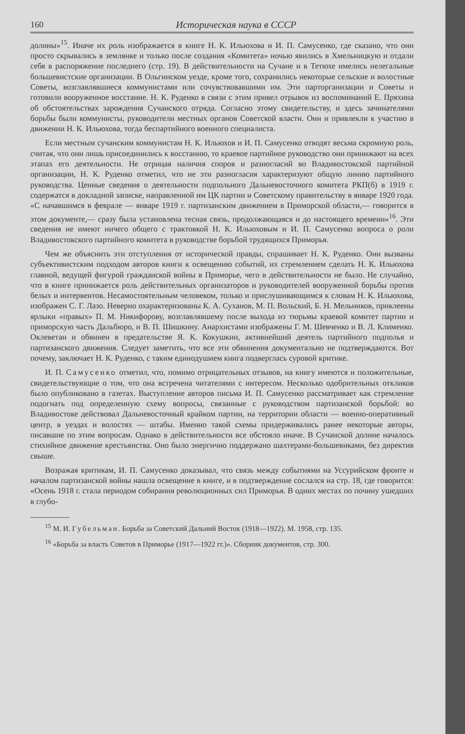160 Историческая наука в СССР
долины»<sup>15</sup>. Иначе их роль изображается в книге Н. К. Ильюхова и И. П. Самусенко, где сказано, что они просто скрывались в землянке и только после создания «Комитета» ночью явились в Хмельницкую и отдали себя в распоряжение последнего (стр. 19). В действительности на Сучане и в Тетюхе имелись нелегальные большевистские организации. В Ольгинском уезде, кроме того, сохранились некоторые сельские и волостные Советы, возглавлявшиеся коммунистами или сочувствовавшими им. Эти парторганизации и Советы и готовили вооруженное восстание. Н. К. Руденко в связи с этим привел отрывок из воспоминаний Е. Пряхина об обстоятельствах зарождения Сучанского отряда. Согласно этому свидетельству, и здесь зачинателями борьбы были коммунисты, руководители местных органов Советской власти. Они и привлекли к участию в движении Н. К. Ильюхова, тогда беспартийного военного специалиста.
Если местным сучанским коммунистам Н. К. Ильюхов и И. П. Самусенко отводят весьма скромную роль, считая, что они лишь присоединились к восстанию, то краевое партийное руководство они принижают на всех этапах его деятельности. Не отрицая наличия споров и разногласий во Владивостокской партийной организации, Н. К. Руденко отметил, что не эти разногласия характеризуют общую линию партийного руководства. Ценные сведения о деятельности подпольного Дальневосточного комитета РКП(б) в 1919 г. содержатся в докладной записке, направленной им ЦК партии и Советскому правительству в январе 1920 года. «С начавшимся в феврале — январе 1919 г. партизанским движением в Приморской области,— говорится в этом документе,— сразу была установлена тесная связь, продолжающаяся и до настоящего времени»<sup>16</sup>. Эти сведения не имеют ничего общего с трактовкой Н. К. Ильюховым и И. П. Самусенко вопроса о роли Владивостокского партийного комитета в руководстве борьбой трудящихся Приморья.
Чем же объяснить эти отступления от исторической правды, спрашивает Н. К. Руденко. Они вызваны субъективистским подходом авторов книги к освещению событий, их стремлением сделать Н. К. Ильюхова главной, ведущей фигурой гражданской войны в Приморье, чего в действительности не было. Не случайно, что в книге принижается роль действительных организаторов и руководителей вооруженной борьбы против белых и интервентов. Несамостоятельным человеком, только и прислушивающимся к словам Н. К. Ильюхова, изображен С. Г. Лазо. Неверно охарактеризованы К. А. Суханов, М. П. Вольский, Б. Н. Мельников, приклеены ярлыки «правых» П. М. Никифорову, возглавлявшему после выхода из тюрьмы краевой комитет партии и приморскую часть Дальбюро, и В. П. Шишкину. Анархистами изображены Г. М. Шевченко и В. Л. Клименко. Оклеветан и обвинен в предательстве Я. К. Кокушкин, активнейший деятель партийного подполья и партизанского движения. Следует заметить, что все эти обвинения документально не подтверждаются. Вот почему, заключает Н. К. Руденко, с таким единодушием книга подверглась суровой критике.
И. П. Самусенко отметил, что, помимо отрицательных отзывов, на книгу имеются и положительные, свидетельствующие о том, что она встречена читателями с интересом. Несколько одобрительных откликов было опубликовано в газетах. Выступление авторов письма И. П. Самусенко рассматривает как стремление подогнать под определенную схему вопросы, связанные с руководством партизанской борьбой: во Владивостоке действовал Дальневосточный крайком партии, на территории области — военно-оперативный центр, в уездах и волостях — штабы. Именно такой схемы придерживались ранее некоторые авторы, писавшие по этим вопросам. Однако в действительности все обстояло иначе. В Сучанской долине началось стихийное движение крестьянства. Оно было энергично поддержано шахтерами-большевиками, без директив свыше.
Возражая критикам, И. П. Самусенко доказывал, что связь между событиями на Уссурийском фронте и началом партизанской войны нашла освещение в книге, и в подтверждение сослался на стр. 18, где говорится: «Осень 1918 г. стала периодом собирания революционных сил Приморья. В одних местах по почину ушедших в глубо-
<sup>15</sup> М. И. Губельман. Борьба за Советский Дальний Восток (1918—1922). М. 1958, стр. 135.
<sup>16</sup> «Борьба за власть Советов в Приморье (1917—1922 гг.)». Сборник документов, стр. 300.